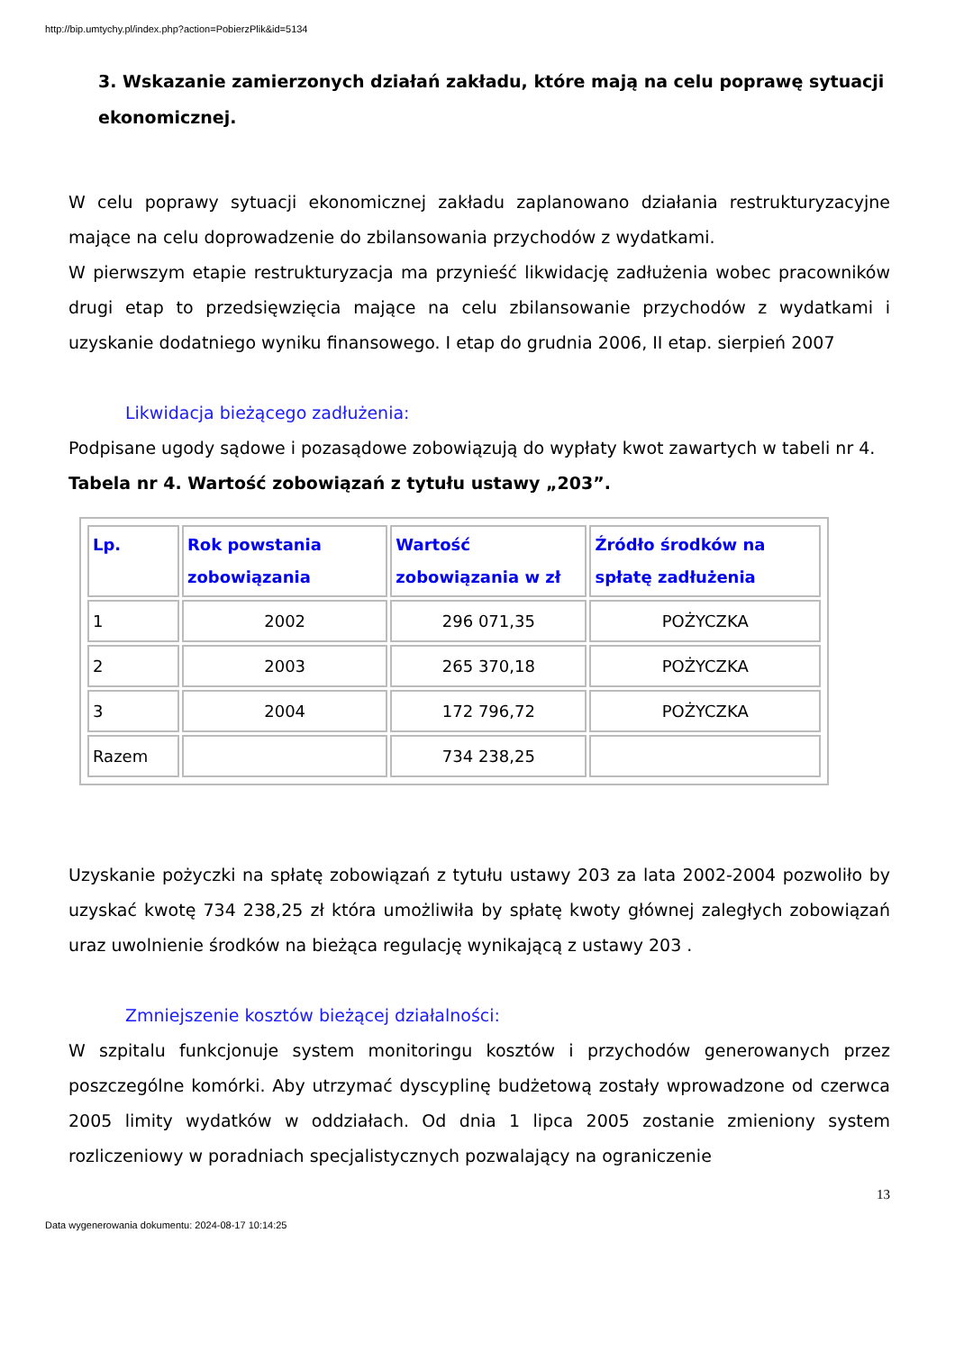http://bip.umtychy.pl/index.php?action=PobierzPlik&id=5134
3. Wskazanie zamierzonych działań zakładu, które mają na celu poprawę sytuacji ekonomicznej.
W celu poprawy sytuacji ekonomicznej zakładu zaplanowano działania restrukturyzacyjne mające na celu doprowadzenie do zbilansowania przychodów z wydatkami.
W pierwszym etapie restrukturyzacja ma przynieść likwidację zadłużenia wobec pracowników drugi etap to przedsięwzięcia mające na celu zbilansowanie przychodów z wydatkami i uzyskanie dodatniego wyniku finansowego. I etap do grudnia 2006, II etap. sierpień 2007
Likwidacja bieżącego zadłużenia:
Podpisane ugody sądowe i pozasądowe zobowiązują do wypłaty kwot zawartych w tabeli nr 4.
Tabela nr 4. Wartość zobowiązań z tytułu ustawy „203”.
| Lp. | Rok powstania zobowiązania | Wartość zobowiązania w zł | Źródło środków na spłatę zadłużenia |
| --- | --- | --- | --- |
| 1 | 2002 | 296 071,35 | POŻYCZKA |
| 2 | 2003 | 265 370,18 | POŻYCZKA |
| 3 | 2004 | 172 796,72 | POŻYCZKA |
| Razem | | 734 238,25 | |
Uzyskanie pożyczki na spłatę zobowiązań z tytułu ustawy 203 za lata 2002-2004 pozwoliło by uzyskać kwotę 734 238,25 zł która umożliwiła by spłatę kwoty głównej zaległych zobowiązań uraz uwolnienie środków na bieżąca regulację wynikającą z ustawy 203 .
Zmniejszenie kosztów bieżącej działalności:
W szpitalu funkcjonuje system monitoringu kosztów i przychodów generowanych przez poszczególne komórki. Aby utrzymać dyscyplinę budżetową zostały wprowadzone od czerwca 2005 limity wydatków w oddziałach. Od dnia 1 lipca 2005 zostanie zmieniony system rozliczeniowy w poradniach specjalistycznych pozwalający na ograniczenie
13
Data wygenerowania dokumentu: 2024-08-17 10:14:25